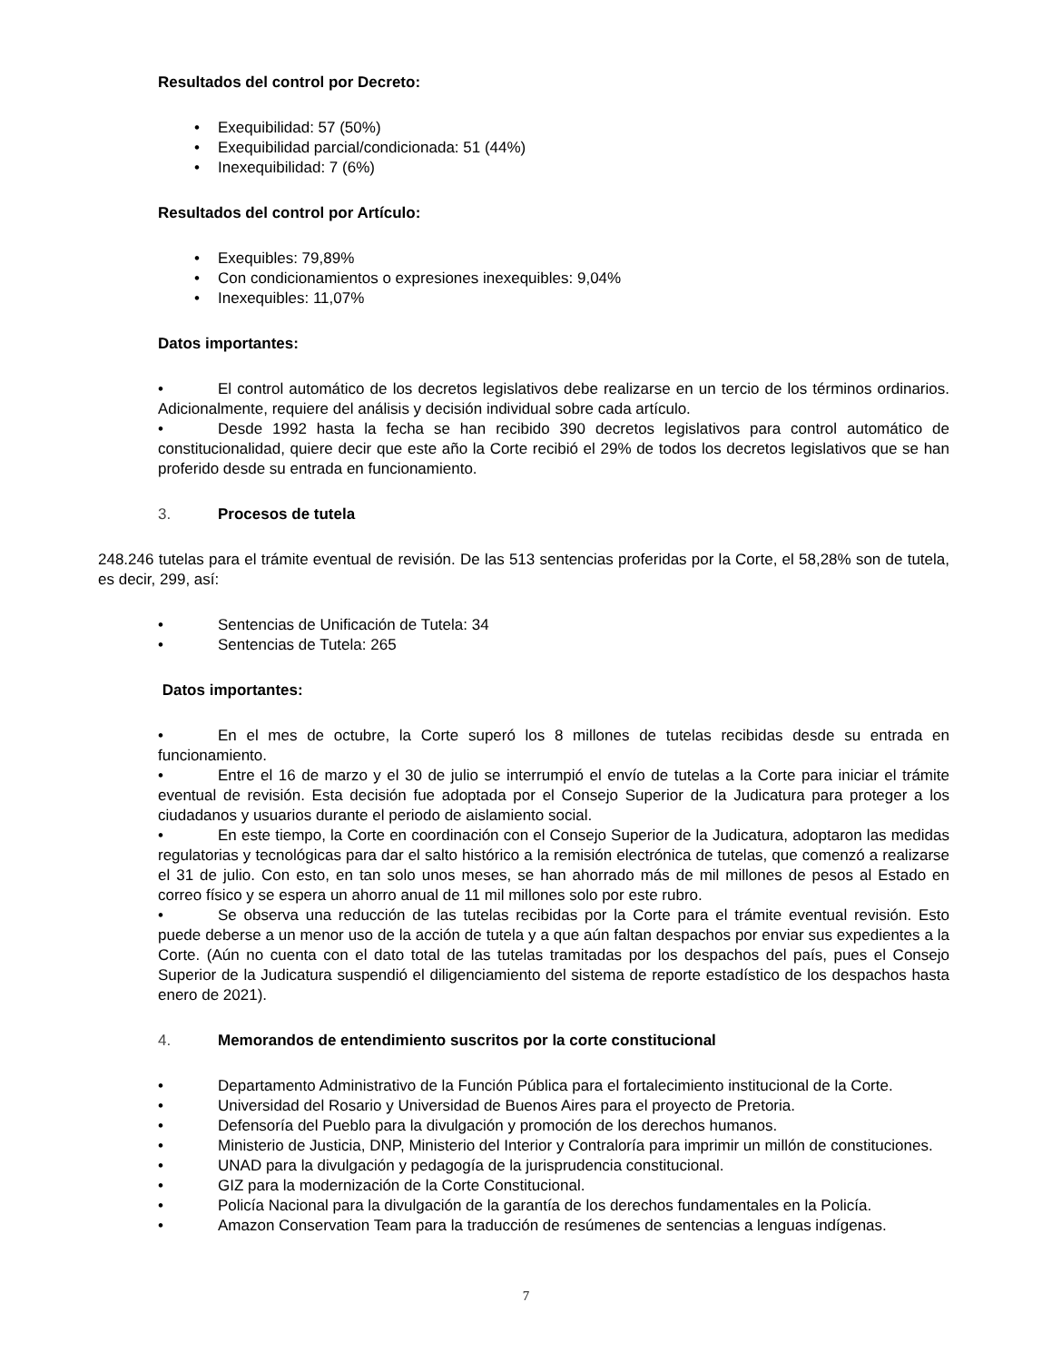Resultados del control por Decreto:
• Exequibilidad: 57 (50%)
• Exequibilidad parcial/condicionada: 51 (44%)
• Inexequibilidad: 7 (6%)
Resultados del control por Artículo:
• Exequibles: 79,89%
• Con condicionamientos o expresiones inexequibles: 9,04%
• Inexequibles: 11,07%
Datos importantes:
• El control automático de los decretos legislativos debe realizarse en un tercio de los términos ordinarios. Adicionalmente, requiere del análisis y decisión individual sobre cada artículo.
• Desde 1992 hasta la fecha se han recibido 390 decretos legislativos para control automático de constitucionalidad, quiere decir que este año la Corte recibió el 29% de todos los decretos legislativos que se han proferido desde su entrada en funcionamiento.
3. Procesos de tutela
248.246 tutelas para el trámite eventual de revisión. De las 513 sentencias proferidas por la Corte, el 58,28% son de tutela, es decir, 299, así:
• Sentencias de Unificación de Tutela: 34
• Sentencias de Tutela: 265
Datos importantes:
• En el mes de octubre, la Corte superó los 8 millones de tutelas recibidas desde su entrada en funcionamiento.
• Entre el 16 de marzo y el 30 de julio se interrumpió el envío de tutelas a la Corte para iniciar el trámite eventual de revisión. Esta decisión fue adoptada por el Consejo Superior de la Judicatura para proteger a los ciudadanos y usuarios durante el periodo de aislamiento social.
• En este tiempo, la Corte en coordinación con el Consejo Superior de la Judicatura, adoptaron las medidas regulatorias y tecnológicas para dar el salto histórico a la remisión electrónica de tutelas, que comenzó a realizarse el 31 de julio. Con esto, en tan solo unos meses, se han ahorrado más de mil millones de pesos al Estado en correo físico y se espera un ahorro anual de 11 mil millones solo por este rubro.
• Se observa una reducción de las tutelas recibidas por la Corte para el trámite eventual revisión. Esto puede deberse a un menor uso de la acción de tutela y a que aún faltan despachos por enviar sus expedientes a la Corte. (Aún no cuenta con el dato total de las tutelas tramitadas por los despachos del país, pues el Consejo Superior de la Judicatura suspendió el diligenciamiento del sistema de reporte estadístico de los despachos hasta enero de 2021).
4. Memorandos de entendimiento suscritos por la corte constitucional
• Departamento Administrativo de la Función Pública para el fortalecimiento institucional de la Corte.
• Universidad del Rosario y Universidad de Buenos Aires para el proyecto de Pretoria.
• Defensoría del Pueblo para la divulgación y promoción de los derechos humanos.
• Ministerio de Justicia, DNP, Ministerio del Interior y Contraloría para imprimir un millón de constituciones.
• UNAD para la divulgación y pedagogía de la jurisprudencia constitucional.
• GIZ para la modernización de la Corte Constitucional.
• Policía Nacional para la divulgación de la garantía de los derechos fundamentales en la Policía.
• Amazon Conservation Team para la traducción de resúmenes de sentencias a lenguas indígenas.
7